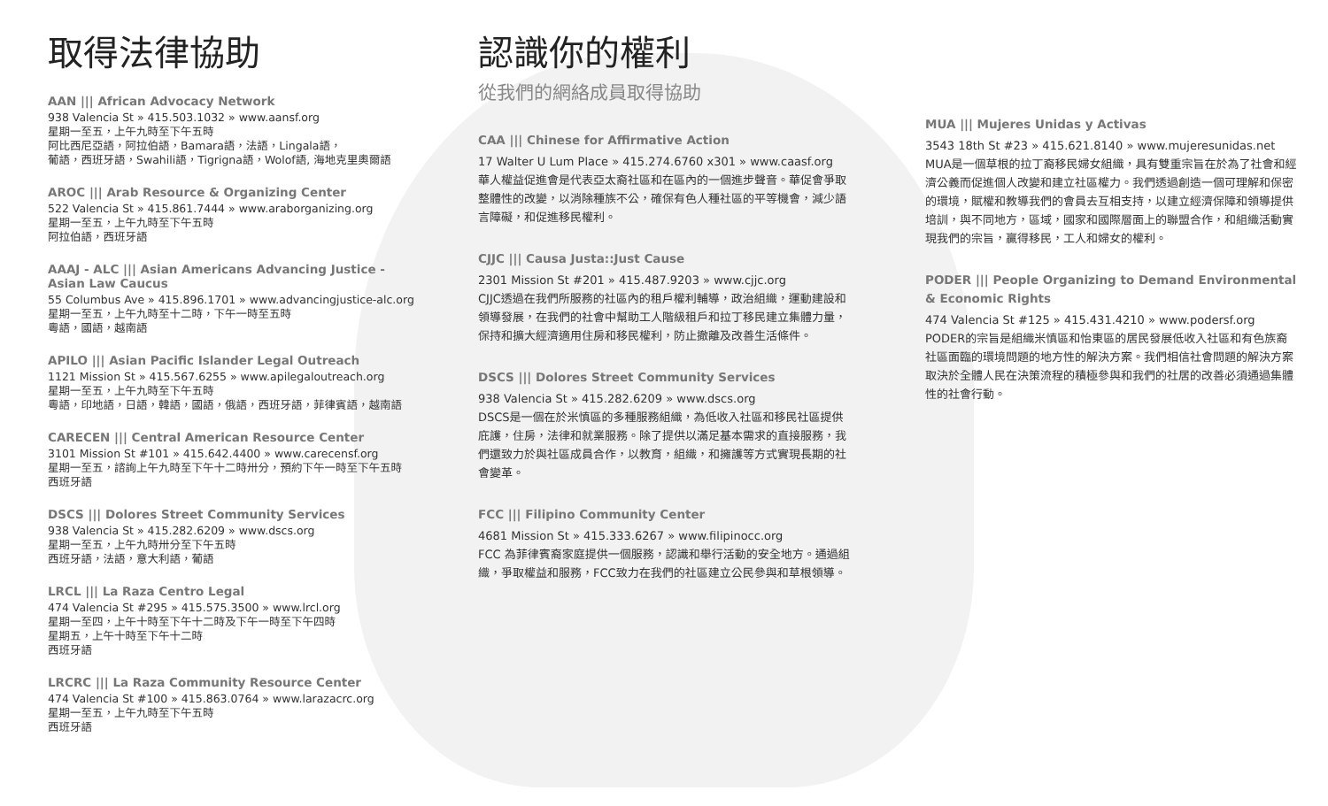取得法律協助
AAN ||| African Advocacy Network
938 Valencia St » 415.503.1032 » www.aansf.org
星期一至五，上午九時至下午五時
阿比西尼亞語，阿拉伯語，Bamara語，法語，Lingala語，
葡語，西班牙語，Swahili語，Tigrigna語，Wolof語, 海地克里奧爾語
AROC ||| Arab Resource & Organizing Center
522 Valencia St » 415.861.7444 » www.araborganizing.org
星期一至五，上午九時至下午五時
阿拉伯語，西班牙語
AAAJ - ALC ||| Asian Americans Advancing Justice - Asian Law Caucus
55 Columbus Ave » 415.896.1701 » www.advancingjustice-alc.org
星期一至五，上午九時至十二時，下午一時至五時
粵語，國語，越南語
APILO ||| Asian Pacific Islander Legal Outreach
1121 Mission St » 415.567.6255 » www.apilegaloutreach.org
星期一至五，上午九時至下午五時
粵語，印地語，日語，韓語，國語，俄語，西班牙語，菲律賓語，越南語
CARECEN ||| Central American Resource Center
3101 Mission St #101 » 415.642.4400 » www.carecensf.org
星期一至五，諮詢上午九時至下午十二時卅分，預約下午一時至下午五時
西班牙語
DSCS ||| Dolores Street Community Services
938 Valencia St » 415.282.6209 » www.dscs.org
星期一至五，上午九時卅分至下午五時
西班牙語，法語，意大利語，葡語
LRCL ||| La Raza Centro Legal
474 Valencia St #295 » 415.575.3500 » www.lrcl.org
星期一至四，上午十時至下午十二時及下午一時至下午四時
星期五，上午十時至下午十二時
西班牙語
LRCRC ||| La Raza Community Resource Center
474 Valencia St #100 » 415.863.0764 » www.larazacrc.org
星期一至五，上午九時至下午五時
西班牙語
認識你的權利
從我們的網絡成員取得協助
CAA ||| Chinese for Affirmative Action
17 Walter U Lum Place » 415.274.6760 x301 » www.caasf.org
華人權益促進會是代表亞太裔社區和在區內的一個進步聲音。華促會爭取整體性的改變，以消除種族不公，確保有色人種社區的平等機會，減少語言障礙，和促進移民權利。
CJJC ||| Causa Justa::Just Cause
2301 Mission St #201 » 415.487.9203 » www.cjjc.org
CJJC透過在我們所服務的社區內的租戶權利輔導，政治組織，運動建設和領導發展，在我們的社會中幫助工人階級租戶和拉丁移民建立集體力量，保持和擴大經濟適用住房和移民權利，防止撤離及改善生活條件。
DSCS ||| Dolores Street Community Services
938 Valencia St » 415.282.6209 » www.dscs.org
DSCS是一個在於米慎區的多種服務組織，為低收入社區和移民社區提供庇護，住房，法律和就業服務。除了提供以滿足基本需求的直接服務，我們還致力於與社區成員合作，以教育，組織，和擁護等方式實現長期的社會變革。
FCC ||| Filipino Community Center
4681 Mission St » 415.333.6267 » www.filipinocc.org
FCC 為菲律賓裔家庭提供一個服務，認識和舉行活動的安全地方。通過組織，爭取權益和服務，FCC致力在我們的社區建立公民參與和草根領導。
MUA ||| Mujeres Unidas y Activas
3543 18th St #23 » 415.621.8140 » www.mujeresunidas.net
MUA是一個草根的拉丁裔移民婦女組織，具有雙重宗旨在於為了社會和經濟公義而促進個人改變和建立社區權力。我們透過創造一個可理解和保密的環境，賦權和教導我們的會員去互相支持，以建立經濟保障和領導提供培訓，與不同地方，區域，國家和國際層面上的聯盟合作，和組織活動實現我們的宗旨，贏得移民，工人和婦女的權利。
PODER ||| People Organizing to Demand Environmental & Economic Rights
474 Valencia St #125 » 415.431.4210 » www.podersf.org
PODER的宗旨是組織米慎區和怡東區的居民發展低收入社區和有色族裔社區面臨的環境問題的地方性的解決方案。我們相信社會問題的解決方案取決於全體人民在決策流程的積極參與和我們的社居的改善必須通過集體性的社會行動。